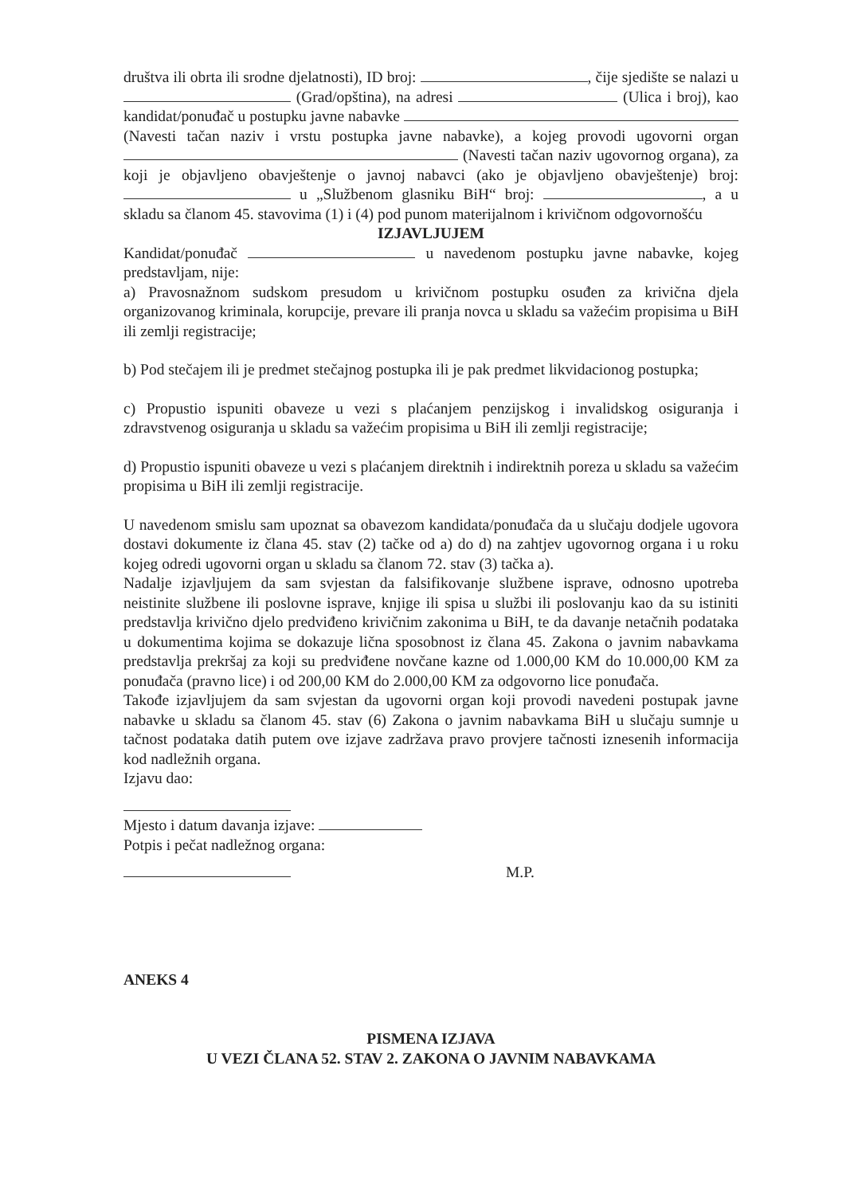društva ili obrta ili srodne djelatnosti), ID broj: , čije sjedište se nalazi u (Grad/opština), na adresi (Ulica i broj), kao kandidat/ponuđač u postupku javne nabavke (Navesti tačan naziv i vrstu postupka javne nabavke), a kojeg provodi ugovorni organ (Navesti tačan naziv ugovornog organa), za koji je objavljeno obavještenje o javnoj nabavci (ako je objavljeno obavještenje) broj: u „Službenom glasniku BiH“ broj: , a u skladu sa članom 45. stavovima (1) i (4) pod punom materijalnom i krivičnom odgovornošću
IZJAVLJUJEM
Kandidat/ponuđač u navedenom postupku javne nabavke, kojeg predstavljam, nije:
a) Pravosnažnom sudskom presudom u krivičnom postupku osuđen za krivična djela organizovanog kriminala, korupcije, prevare ili pranja novca u skladu sa važećim propisima u BiH ili zemlji registracije;
b) Pod stečajem ili je predmet stečajnog postupka ili je pak predmet likvidacionog postupka;
c) Propustio ispuniti obaveze u vezi s plaćanjem penzijskog i invalidskog osiguranja i zdravstvenog osiguranja u skladu sa važećim propisima u BiH ili zemlji registracije;
d) Propustio ispuniti obaveze u vezi s plaćanjem direktnih i indirektnih poreza u skladu sa važećim propisima u BiH ili zemlji registracije.
U navedenom smislu sam upoznat sa obavezom kandidata/ponuđača da u slučaju dodjele ugovora dostavi dokumente iz člana 45. stav (2) tačke od a) do d) na zahtjev ugovornog organa i u roku kojeg odredi ugovorni organ u skladu sa članom 72. stav (3) tačka a).
Nadalje izjavljujem da sam svjestan da falsifikovanje službene isprave, odnosno upotreba neistinite službene ili poslovne isprave, knjige ili spisa u službi ili poslovanju kao da su istiniti predstavlja krivično djelo predviđeno krivičnim zakonima u BiH, te da davanje netačnih podataka u dokumentima kojima se dokazuje lična sposobnost iz člana 45. Zakona o javnim nabavkama predstavlja prekršaj za koji su predviđene novčane kazne od 1.000,00 KM do 10.000,00 KM za ponuđača (pravno lice) i od 200,00 KM do 2.000,00 KM za odgovorno lice ponuđača.
Takođe izjavljujem da sam svjestan da ugovorni organ koji provodi navedeni postupak javne nabavke u skladu sa članom 45. stav (6) Zakona o javnim nabavkama BiH u slučaju sumnje u tačnost podataka datih putem ove izjave zadržava pravo provjere tačnosti iznesenih informacija kod nadležnih organa.
Izjavu dao:
Mjesto i datum davanja izjave:
Potpis i pečat nadležnog organa:
M.P.
ANEKS 4
PISMENA IZJAVA
U VEZI ČLANA 52. STAV 2. ZAKONA O JAVNIM NABAVKAMA